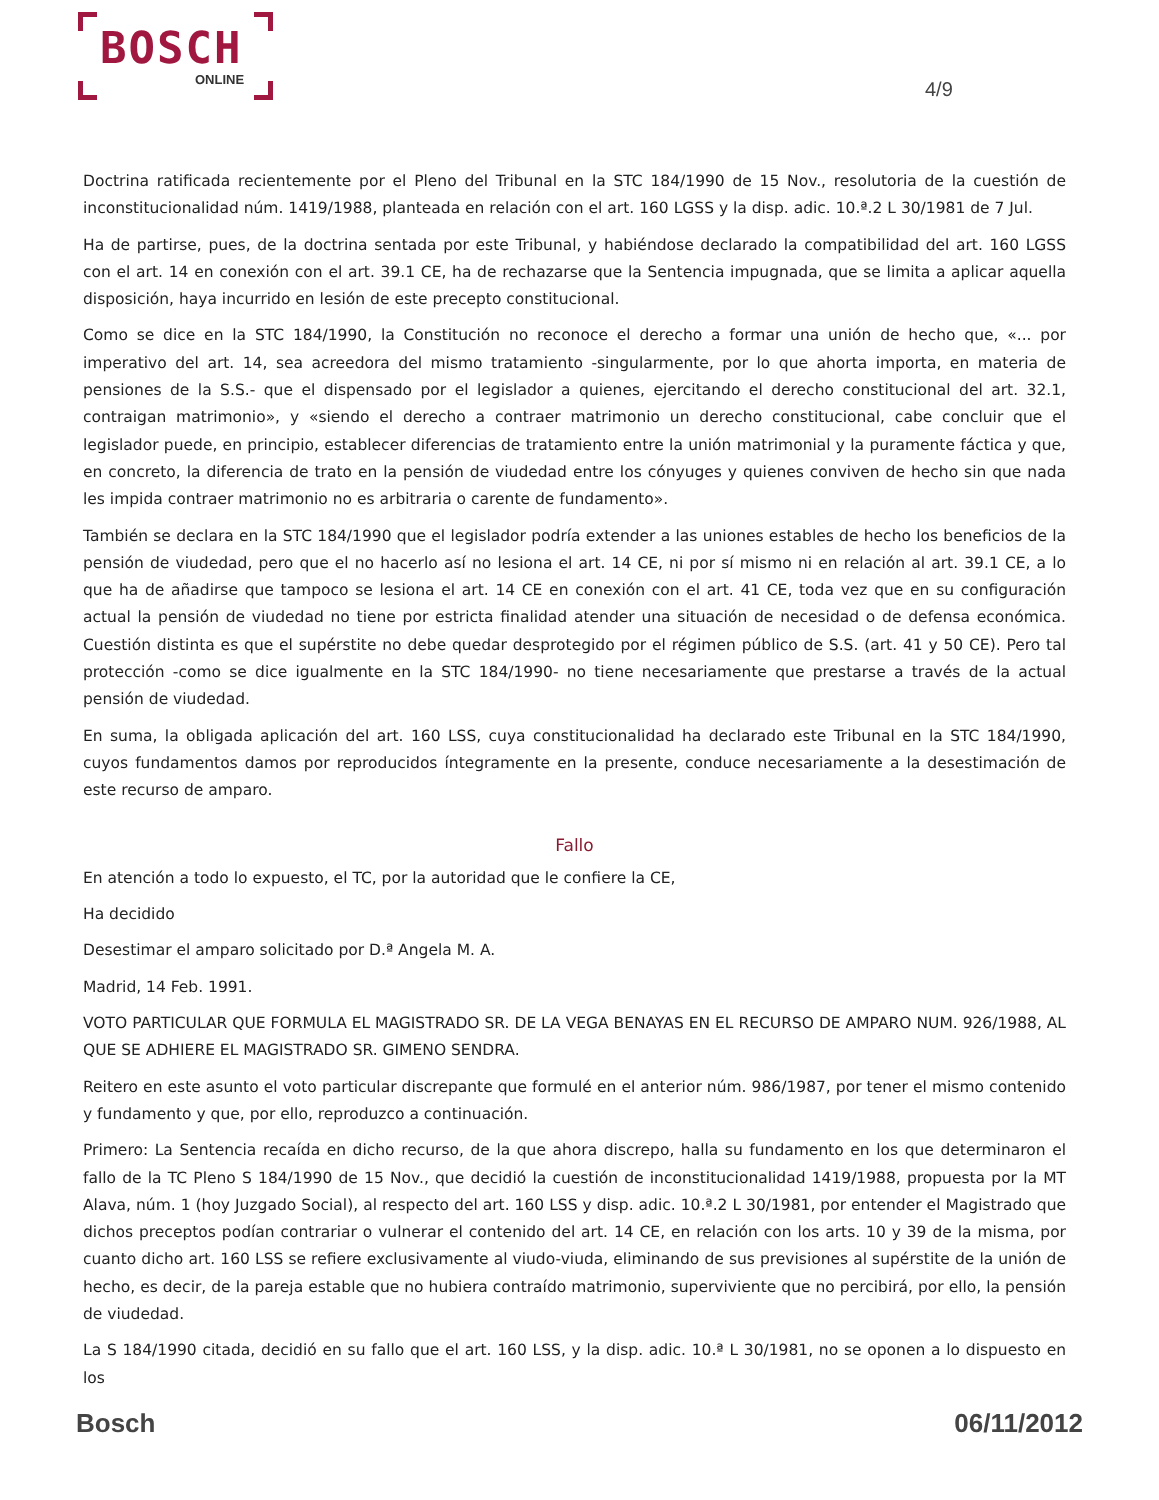BOSCH
ONLINE
4/9
Doctrina ratificada recientemente por el Pleno del Tribunal en la STC 184/1990 de 15 Nov., resolutoria de la cuestión de inconstitucionalidad núm. 1419/1988, planteada en relación con el art. 160 LGSS y la disp. adic. 10.ª.2 L 30/1981 de 7 Jul.
Ha de partirse, pues, de la doctrina sentada por este Tribunal, y habiéndose declarado la compatibilidad del art. 160 LGSS con el art. 14 en conexión con el art. 39.1 CE, ha de rechazarse que la Sentencia impugnada, que se limita a aplicar aquella disposición, haya incurrido en lesión de este precepto constitucional.
Como se dice en la STC 184/1990, la Constitución no reconoce el derecho a formar una unión de hecho que, «... por imperativo del art. 14, sea acreedora del mismo tratamiento -singularmente, por lo que ahorta importa, en materia de pensiones de la S.S.- que el dispensado por el legislador a quienes, ejercitando el derecho constitucional del art. 32.1, contraigan matrimonio», y «siendo el derecho a contraer matrimonio un derecho constitucional, cabe concluir que el legislador puede, en principio, establecer diferencias de tratamiento entre la unión matrimonial y la puramente fáctica y que, en concreto, la diferencia de trato en la pensión de viudedad entre los cónyuges y quienes conviven de hecho sin que nada les impida contraer matrimonio no es arbitraria o carente de fundamento».
También se declara en la STC 184/1990 que el legislador podría extender a las uniones estables de hecho los beneficios de la pensión de viudedad, pero que el no hacerlo así no lesiona el art. 14 CE, ni por sí mismo ni en relación al art. 39.1 CE, a lo que ha de añadirse que tampoco se lesiona el art. 14 CE en conexión con el art. 41 CE, toda vez que en su configuración actual la pensión de viudedad no tiene por estricta finalidad atender una situación de necesidad o de defensa económica. Cuestión distinta es que el supérstite no debe quedar desprotegido por el régimen público de S.S. (art. 41 y 50 CE). Pero tal protección -como se dice igualmente en la STC 184/1990- no tiene necesariamente que prestarse a través de la actual pensión de viudedad.
En suma, la obligada aplicación del art. 160 LSS, cuya constitucionalidad ha declarado este Tribunal en la STC 184/1990, cuyos fundamentos damos por reproducidos íntegramente en la presente, conduce necesariamente a la desestimación de este recurso de amparo.
Fallo
En atención a todo lo expuesto, el TC, por la autoridad que le confiere la CE,
Ha decidido
Desestimar el amparo solicitado por D.ª Angela M. A.
Madrid, 14 Feb. 1991.
VOTO PARTICULAR QUE FORMULA EL MAGISTRADO SR. DE LA VEGA BENAYAS EN EL RECURSO DE AMPARO NUM. 926/1988, AL QUE SE ADHIERE EL MAGISTRADO SR. GIMENO SENDRA.
Reitero en este asunto el voto particular discrepante que formulé en el anterior núm. 986/1987, por tener el mismo contenido y fundamento y que, por ello, reproduzco a continuación.
Primero: La Sentencia recaída en dicho recurso, de la que ahora discrepo, halla su fundamento en los que determinaron el fallo de la TC Pleno S 184/1990 de 15 Nov., que decidió la cuestión de inconstitucionalidad 1419/1988, propuesta por la MT Alava, núm. 1 (hoy Juzgado Social), al respecto del art. 160 LSS y disp. adic. 10.ª.2 L 30/1981, por entender el Magistrado que dichos preceptos podían contrariar o vulnerar el contenido del art. 14 CE, en relación con los arts. 10 y 39 de la misma, por cuanto dicho art. 160 LSS se refiere exclusivamente al viudo-viuda, eliminando de sus previsiones al supérstite de la unión de hecho, es decir, de la pareja estable que no hubiera contraído matrimonio, superviviente que no percibirá, por ello, la pensión de viudedad.
La S 184/1990 citada, decidió en su fallo que el art. 160 LSS, y la disp. adic. 10.ª L 30/1981, no se oponen a lo dispuesto en los
Bosch 06/11/2012